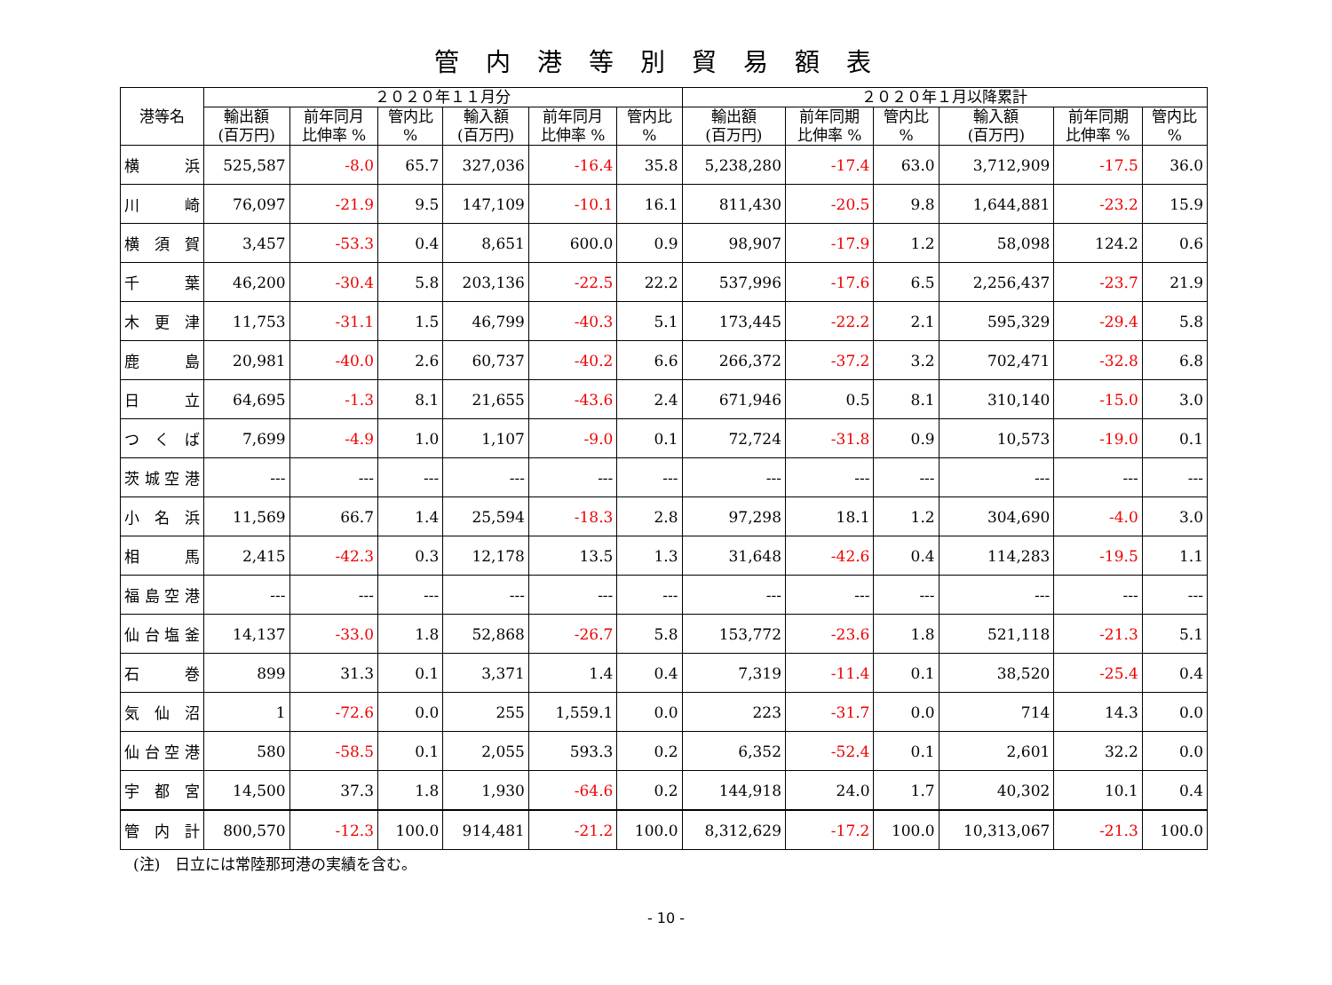管内港等別貿易額表
| 港等名 | ２０２０年１１月分 | | | | | | ２０２０年１月以降累計 | | | | | |
| --- | --- | --- | --- | --- | --- | --- | --- | --- | --- | --- | --- | --- |
| | 輸出額 (百万円) | 前年同月 比伸率 % | 管内比 % | 輸入額 (百万円) | 前年同月 比伸率 % | 管内比 % | 輸出額 (百万円) | 前年同期 比伸率 % | 管内比 % | 輸入額 (百万円) | 前年同期 比伸率 % | 管内比 % |
| 横 浜 | 525,587 | -8.0 | 65.7 | 327,036 | -16.4 | 35.8 | 5,238,280 | -17.4 | 63.0 | 3,712,909 | -17.5 | 36.0 |
| 川 崎 | 76,097 | -21.9 | 9.5 | 147,109 | -10.1 | 16.1 | 811,430 | -20.5 | 9.8 | 1,644,881 | -23.2 | 15.9 |
| 横 須 賀 | 3,457 | -53.3 | 0.4 | 8,651 | 600.0 | 0.9 | 98,907 | -17.9 | 1.2 | 58,098 | 124.2 | 0.6 |
| 千 葉 | 46,200 | -30.4 | 5.8 | 203,136 | -22.5 | 22.2 | 537,996 | -17.6 | 6.5 | 2,256,437 | -23.7 | 21.9 |
| 木 更 津 | 11,753 | -31.1 | 1.5 | 46,799 | -40.3 | 5.1 | 173,445 | -22.2 | 2.1 | 595,329 | -29.4 | 5.8 |
| 鹿 島 | 20,981 | -40.0 | 2.6 | 60,737 | -40.2 | 6.6 | 266,372 | -37.2 | 3.2 | 702,471 | -32.8 | 6.8 |
| 日 立 | 64,695 | -1.3 | 8.1 | 21,655 | -43.6 | 2.4 | 671,946 | 0.5 | 8.1 | 310,140 | -15.0 | 3.0 |
| つ く ば | 7,699 | -4.9 | 1.0 | 1,107 | -9.0 | 0.1 | 72,724 | -31.8 | 0.9 | 10,573 | -19.0 | 0.1 |
| 茨城空港 | --- | --- | --- | --- | --- | --- | --- | --- | --- | --- | --- | --- |
| 小 名 浜 | 11,569 | 66.7 | 1.4 | 25,594 | -18.3 | 2.8 | 97,298 | 18.1 | 1.2 | 304,690 | -4.0 | 3.0 |
| 相 馬 | 2,415 | -42.3 | 0.3 | 12,178 | 13.5 | 1.3 | 31,648 | -42.6 | 0.4 | 114,283 | -19.5 | 1.1 |
| 福島空港 | --- | --- | --- | --- | --- | --- | --- | --- | --- | --- | --- | --- |
| 仙台塩釜 | 14,137 | -33.0 | 1.8 | 52,868 | -26.7 | 5.8 | 153,772 | -23.6 | 1.8 | 521,118 | -21.3 | 5.1 |
| 石 巻 | 899 | 31.3 | 0.1 | 3,371 | 1.4 | 0.4 | 7,319 | -11.4 | 0.1 | 38,520 | -25.4 | 0.4 |
| 気 仙 沼 | 1 | -72.6 | 0.0 | 255 | 1,559.1 | 0.0 | 223 | -31.7 | 0.0 | 714 | 14.3 | 0.0 |
| 仙台空港 | 580 | -58.5 | 0.1 | 2,055 | 593.3 | 0.2 | 6,352 | -52.4 | 0.1 | 2,601 | 32.2 | 0.0 |
| 宇 都 宮 | 14,500 | 37.3 | 1.8 | 1,930 | -64.6 | 0.2 | 144,918 | 24.0 | 1.7 | 40,302 | 10.1 | 0.4 |
| 管 内 計 | 800,570 | -12.3 | 100.0 | 914,481 | -21.2 | 100.0 | 8,312,629 | -17.2 | 100.0 | 10,313,067 | -21.3 | 100.0 |
(注)　日立には常陸那珂港の実績を含む。
- 10 -